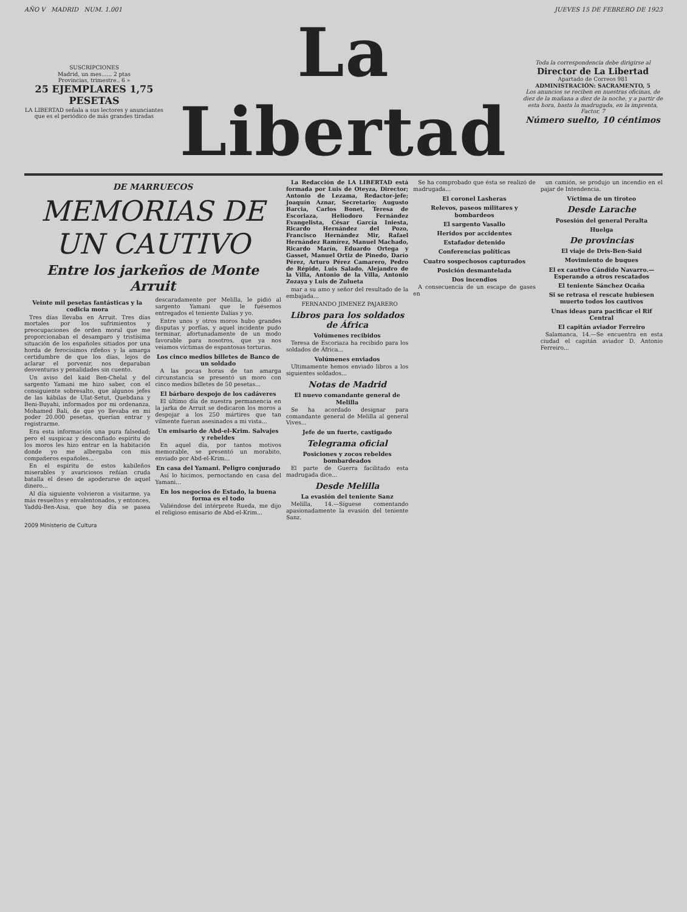AÑO V MADRID NUM. 1.001 JUEVES 15 DE FEBRERO DE 1923
SUSCRIPCIONES
Madrid, un mes...... 2 ptas
Provincias, trimestre.. 6 »
25 EJEMPLARES 1,75 PESETAS
LA LIBERTAD señala a sus lectores y anunciantes que es el periódico de más grandes tiradas
La Libertad
Toda la correspondencia debe dirigirse al
Director de La Libertad
Apartado de Correos 981
ADMINISTRACIÓN: SACRAMENTO, 5
Los anuncios se reciben en nuestras oficinas, de diez de la mañana a diez de la noche, y a partir de esta hora, hasta la madrugada, en la imprenta, Factor, 7
Número suelto, 10 céntimos
DE MARRUECOS
MEMORIAS DE UN CAUTIVO
Entre los jarkeños de Monte Arruit
Veinte mil pesetas fantásticas y la codicia mora
Tres días llevaba en Arruit. Tres días mortales por los sufrimientos y preocupaciones de orden moral que me proporcionaban el desamparo y tristísima situación de los españoles sitiados por una horda de ferocísimos rifeños y la amarga certidumbre de que los días, lejos de aclarar el porvenir, nos deparaban desventuras y penalidades sin cuento.
Un aviso del kaid Ben-Chelal y del sargento Yamani me hizo saber, con el consiguiente sobresalto, que algunos jefes de las kábilas de Ulat-Setut, Quebdana y Beni-Buyahi, informados por mi ordenanza, Mohamed Bali, de que yo llevaba en mi poder 20.000 pesetas, querían entrar y registrarme.
Era esta información una pura falsedad; pero el suspicaz y desconfiado espíritu de los moros les hizo entrar en la habitación donde yo me albergaba con mis compañeros españoles...
En el espíritu de estos kabileños miserables y avariciosos reñían cruda batalla el deseo de apoderarse de aquel dinero...
Al día siguiente volvieron a visitarme, ya más resueltos y envalentonados, y entonces, Yaddú-Ben-Aisa, que hoy día se pasea descaradamente por Melilla, le pidió al sargento Yamani que le fuésemos entregados el teniente Dalías y yo.
Entre unos y otros moros hubo grandes disputas y porfías, y aquel incidente pudo terminar, afortunadamente de un modo favorable para nosotros, que ya nos veíamos víctimas de espantosas torturas.
Los cinco medios billetes de Banco de un soldado
A las pocas horas de tan amarga circunstancia se presentó un moro con cinco medios billetes de 50 pesetas...
El bárbaro despojo de los cadáveres
El último día de nuestra permanencia en la jarka de Arruit se dedicaron los moros a despojar a los 250 mártires que tan vilmente fueran asesinados a mi vista...
Un emisario de Abd-el-Krim. Salvajes y rebeldes
En aquel día, por tantos motivos memorable, se presentó un morabito, enviado por Abd-el-Krim...
En casa del Yamani. Peligro conjurado
Así lo hicimos, pernoctando en casa del Yamani...
En los negocios de Estado, la buena forma es el todo
Valiéndose del intérprete Rueda, me dijo el religioso emisario de Abd-el-Krim...
La Redacción de LA LIBERTAD está formada por Luis de Oteyza, Director; Antonio de Lezama, Redactor-jefe; Joaquín Aznar, Secretario; Augusto Barcia, Carlos Bonet, Teresa de Escoriaza, Heliodoro Fernández Evangelista, César García Iniesta, Ricardo Hernández del Pozo, Francisco Hernández Mir, Rafael Hernández Ramírez, Manuel Machado, Ricardo Marín, Eduardo Ortega y Gasset, Manuel Ortiz de Pinedo, Darío Pérez, Arturo Pérez Camarero, Pedro de Répide, Luis Salado, Alejandro de la Villa, Antonio de la Villa, Antonio Zozaya y Luis de Zulueta
mar a su amo y señor del resultado de la embajada...
FERNANDO JIMENEZ PAJARERO
Libros para los soldados de África
Volúmenes recibidos
Teresa de Escoriaza ha recibido para los soldados de África...
Volúmenes enviados
Ultimamente hemos enviado libros a los siguientes soldados...
Notas de Madrid
El nuevo comandante general de Melilla
Se ha acordado designar para comandante general de Melilla al general Vives...
Jefe de un fuerte, castigado
Telegrama oficial
Posiciones y zocos rebeldes bombardeados
El parte de Guerra facilitado esta madrugada dice...
Desde Melilla
La evasión del teniente Sanz
Melilla, 14.—Síguese comentando apasionadamente la evasión del teniente Sanz.
Se ha comprobado que ésta se realizó de madrugada...
El coronel Lasheras
Relevos, paseos militares y bombardeos
El sargento Vasallo
Heridos por accidentes
Estafador detenido
Conferencias políticas
Cuatro sospechosos capturados
Posición desmantelada
Dos incendios
A consecuencia de un escape de gases en
un camión, se produjo un incendio en el pajar de Intendencia.
Víctima de un tiroteo
Desde Larache
Posesión del general Peralta
Huelga
De provincias
El viaje de Dris-Ben-Said
Movimiento de buques
El ex cautivo Cándido Navarro.—Esperando a otros rescatados
El teniente Sánchez Ocaña
Si se retrasa el rescate hubiesen muerto todos los cautivos
Unas ideas para pacificar el Rif Central
El capitán aviador Ferreiro
Salamanca, 14.—Se encuentra en esta ciudad el capitán aviador D. Antonio Ferreiro...
2009 Ministerio de Cultura